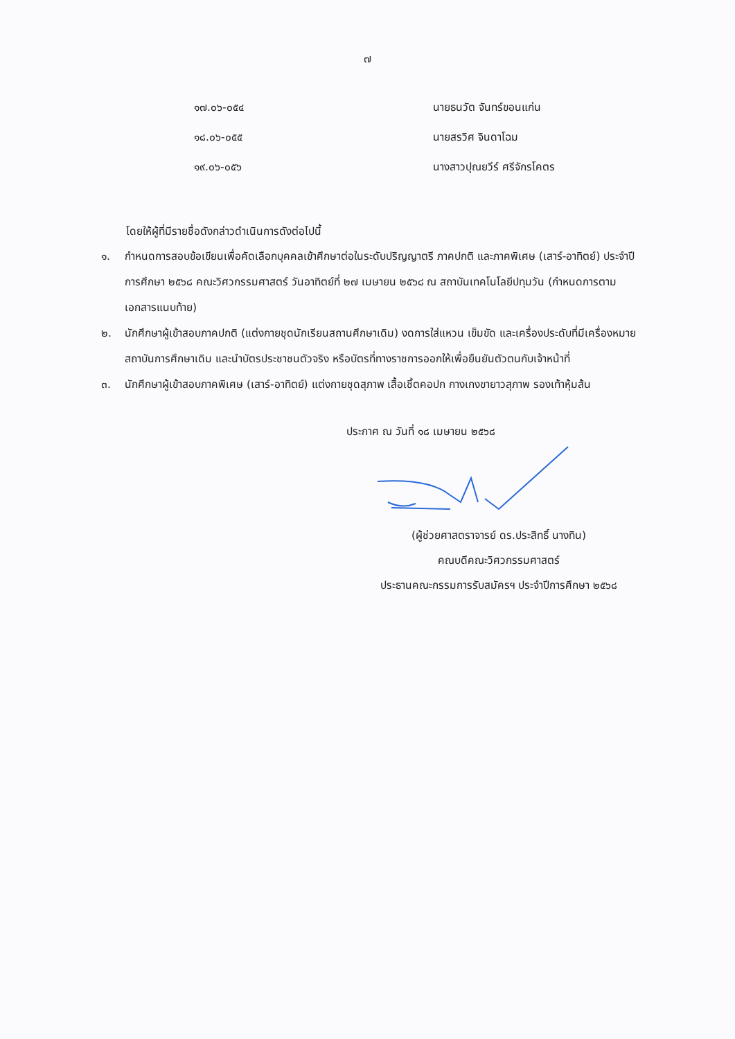๗
| ๑๗.๐๖-๐๕๔ | นายธนวัต จันทร์ขอนแก่น |
| ๑๘.๐๖-๐๕๕ | นายสรวิศ จินดาโฉม |
| ๑๙.๐๖-๐๕๖ | นางสาวปุณยวีร์ ศรีจักรโคตร |
โดยให้ผู้ที่มีรายชื่อดังกล่าวดำเนินการดังต่อไปนี้
๑. กำหนดการสอบข้อเขียนเพื่อคัดเลือกบุคคลเข้าศึกษาต่อในระดับปริญญาตรี ภาคปกติ และภาคพิเศษ (เสาร์-อาทิตย์) ประจำปีการศึกษา ๒๕๖๘ คณะวิศวกรรมศาสตร์ วันอาทิตย์ที่ ๒๗ เมษายน ๒๕๖๘ ณ สถาบันเทคโนโลยีปทุมวัน (กำหนดการตามเอกสารแนบท้าย)
๒. นักศึกษาผู้เข้าสอบภาคปกติ (แต่งกายชุดนักเรียนสถานศึกษาเดิม) งดการใส่แหวน เข็มขัด และเครื่องประดับที่มีเครื่องหมายสถาบันการศึกษาเดิม และนำบัตรประชาชนตัวจริง หรือบัตรที่ทางราชการออกให้เพื่อยืนยันตัวตนกับเจ้าหน้าที่
๓. นักศึกษาผู้เข้าสอบภาคพิเศษ (เสาร์-อาทิตย์) แต่งกายชุดสุภาพ เสื้อเชิ้ตคอปก กางเกงขายาวสุภาพ รองเท้าหุ้มส้น
ประกาศ ณ วันที่ ๑๘ เมษายน ๒๕๖๘
(ผู้ช่วยศาสตราจารย์ ดร.ประสิทธิ์ นางทิน)
คณบดีคณะวิศวกรรมศาสตร์
ประธานคณะกรรมการรับสมัครฯ ประจำปีการศึกษา ๒๕๖๘